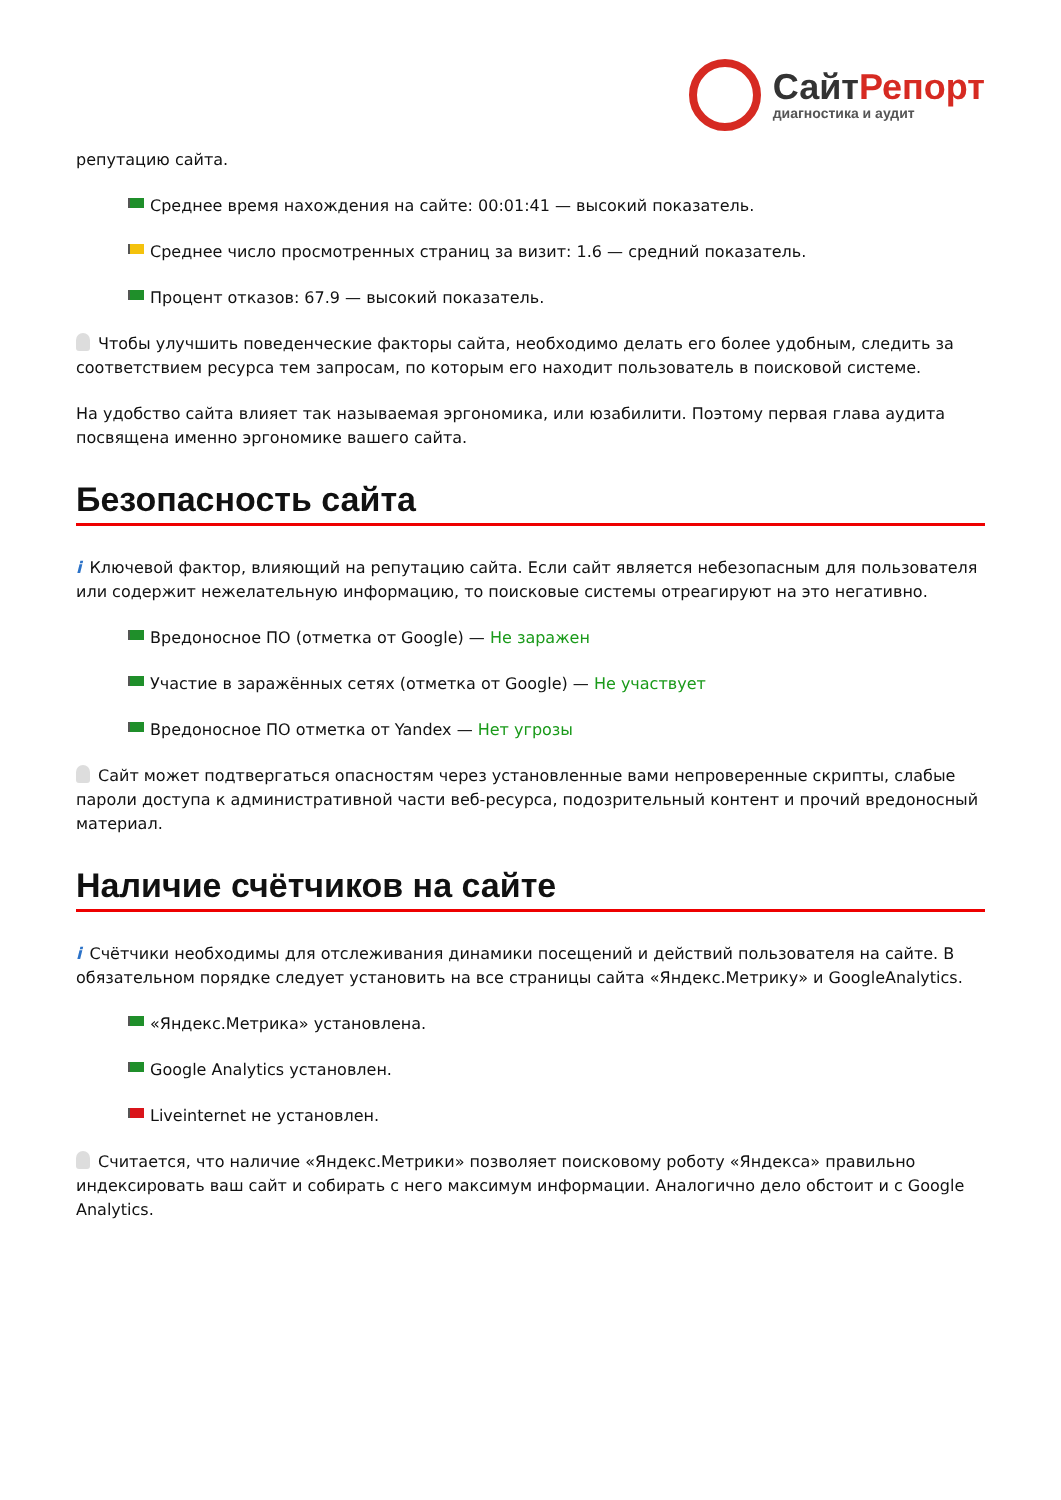СайтРепорт
диагностика и аудит
репутацию сайта.
Среднее время нахождения на сайте: 00:01:41 — высокий показатель.
Среднее число просмотренных страниц за визит: 1.6 — средний показатель.
Процент отказов: 67.9 — высокий показатель.
Чтобы улучшить поведенческие факторы сайта, необходимо делать его более удобным, следить за соответствием ресурса тем запросам, по которым его находит пользователь в поисковой системе.
На удобство сайта влияет так называемая эргономика, или юзабилити. Поэтому первая глава аудита посвящена именно эргономике вашего сайта.
Безопасность сайта
i Ключевой фактор, влияющий на репутацию сайта. Если сайт является небезопасным для пользователя или содержит нежелательную информацию, то поисковые системы отреагируют на это негативно.
Вредоносное ПО (отметка от Google) — Не заражен
Участие в заражённых сетях (отметка от Google) — Не участвует
Вредоносное ПО отметка от Yandex — Нет угрозы
Сайт может подтвергаться опасностям через установленные вами непроверенные скрипты, слабые пароли доступа к административной части веб-ресурса, подозрительный контент и прочий вредоносный материал.
Наличие счётчиков на сайте
i Счётчики необходимы для отслеживания динамики посещений и действий пользователя на сайте. В обязательном порядке следует установить на все страницы сайта «Яндекс.Метрику» и GoogleAnalytics.
«Яндекс.Метрика» установлена.
Google Analytics установлен.
Liveinternet не установлен.
Считается, что наличие «Яндекс.Метрики» позволяет поисковому роботу «Яндекса» правильно индексировать ваш сайт и собирать с него максимум информации. Аналогично дело обстоит и с Google Analytics.